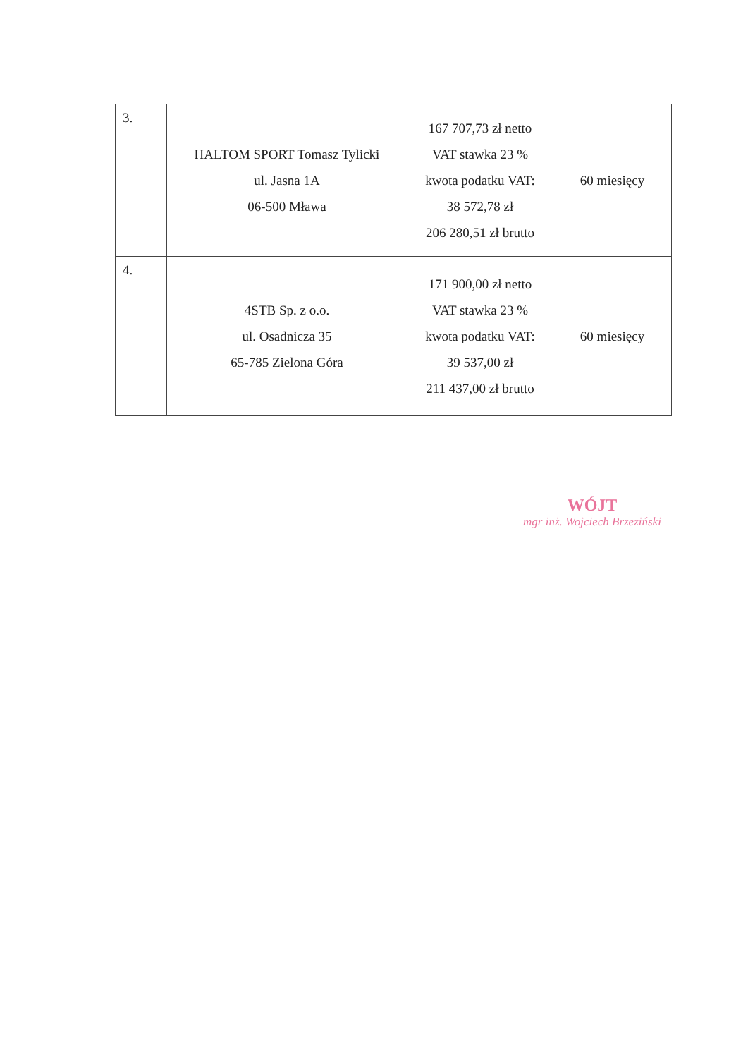| 3. | HALTOM SPORT Tomasz Tylicki ul. Jasna 1A 06-500 Mława | 167 707,73 zł netto VAT stawka 23 % kwota podatku VAT: 38 572,78 zł 206 280,51 zł brutto | 60 miesięcy |
| 4. | 4STB Sp. z o.o. ul. Osadnicza 35 65-785 Zielona Góra | 171 900,00 zł netto VAT stawka 23 % kwota podatku VAT: 39 537,00 zł 211 437,00 zł brutto | 60 miesięcy |
WÓJT
mgr inż. Wojciech Brzeziński